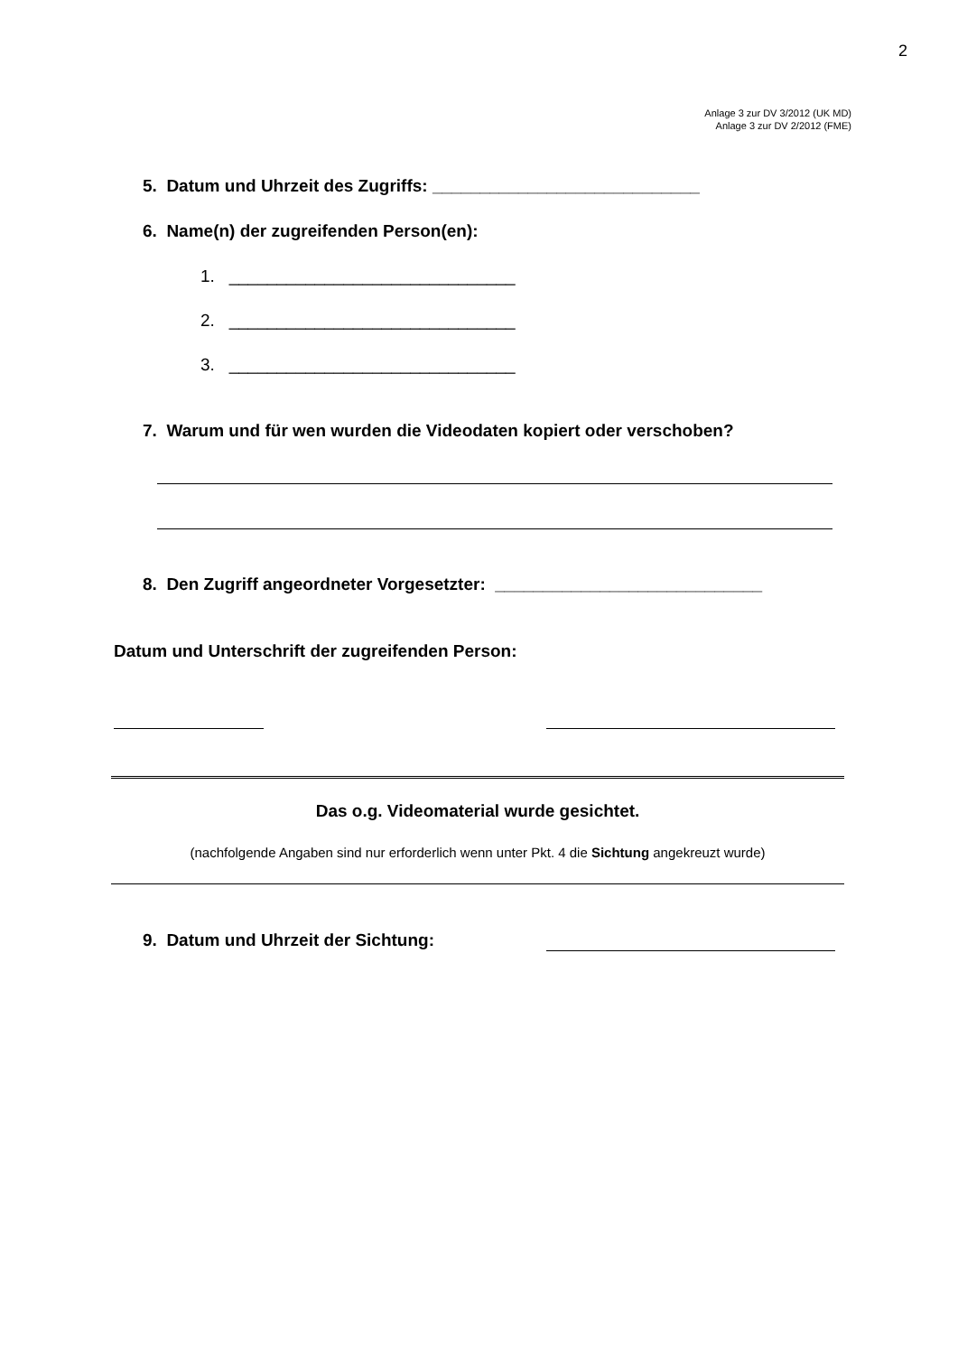2
Anlage 3 zur DV 3/2012 (UK MD)
Anlage 3 zur DV 2/2012 (FME)
5. Datum und Uhrzeit des Zugriffs: ____________________________
6. Name(n) der zugreifenden Person(en):
1. ______________________________
2. ______________________________
3. ______________________________
7. Warum und für wen wurden die Videodaten kopiert oder verschoben?
8. Den Zugriff angeordneter Vorgesetzter: ____________________________
Datum und Unterschrift der zugreifenden Person:
Das o.g. Videomaterial wurde gesichtet.
(nachfolgende Angaben sind nur erforderlich wenn unter Pkt. 4 die Sichtung angekreuzt wurde)
9. Datum und Uhrzeit der Sichtung: